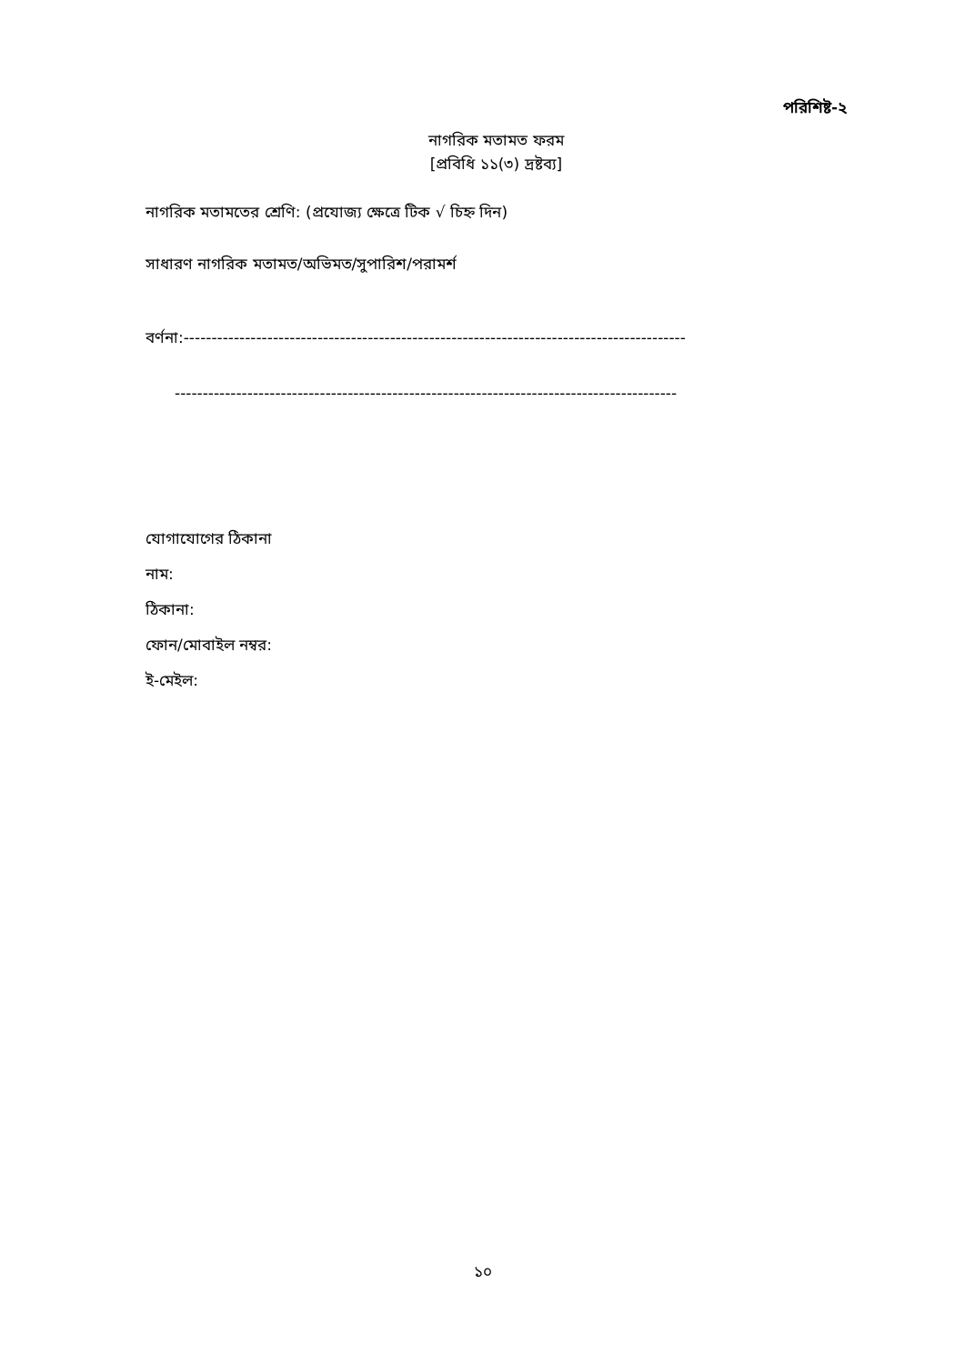পরিশিষ্ট-২
নাগরিক মতামত ফরম
[প্রবিধি ১১(৩) দ্রষ্টব্য]
নাগরিক মতামতের শ্রেণি: (প্রযোজ্য ক্ষেত্রে টিক √ চিহ্ন দিন)
সাধারণ নাগরিক মতামত/অভিমত/সুপারিশ/পরামর্শ
বর্ণনা:------------------------------------------------------------------------------------------
------------------------------------------------------------------------------------------
যোগাযোগের ঠিকানা
নাম:
ঠিকানা:
ফোন/মোবাইল নম্বর:
ই-মেইল:
১০